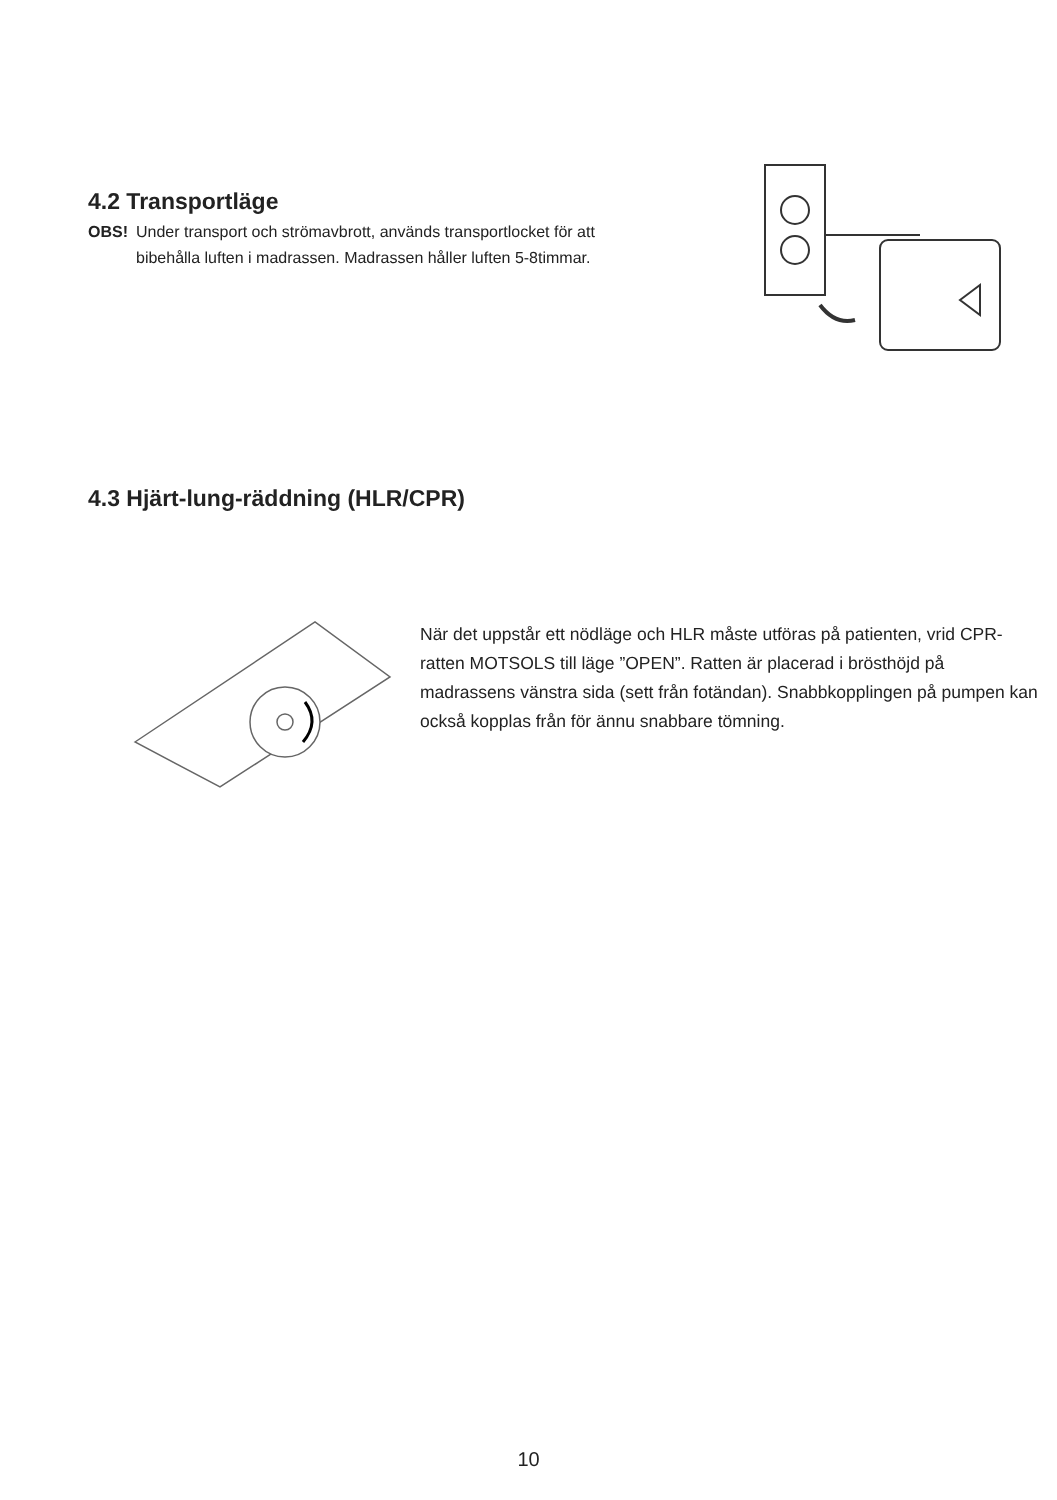4.2 Transportläge
OBS! Under transport och strömavbrott, används transportlocket för att
bibehålla luften i madrassen. Madrassen håller luften 5-8timmar.
4.3 Hjärt-lung-räddning (HLR/CPR)
När det uppstår ett nödläge och HLR måste utföras på patienten, vrid CPR-ratten MOTSOLS till läge ”OPEN”. Ratten är placerad i brösthöjd på madrassens vänstra sida (sett från fotändan). Snabbkopplingen på pumpen kan också kopplas från för ännu snabbare tömning.
10